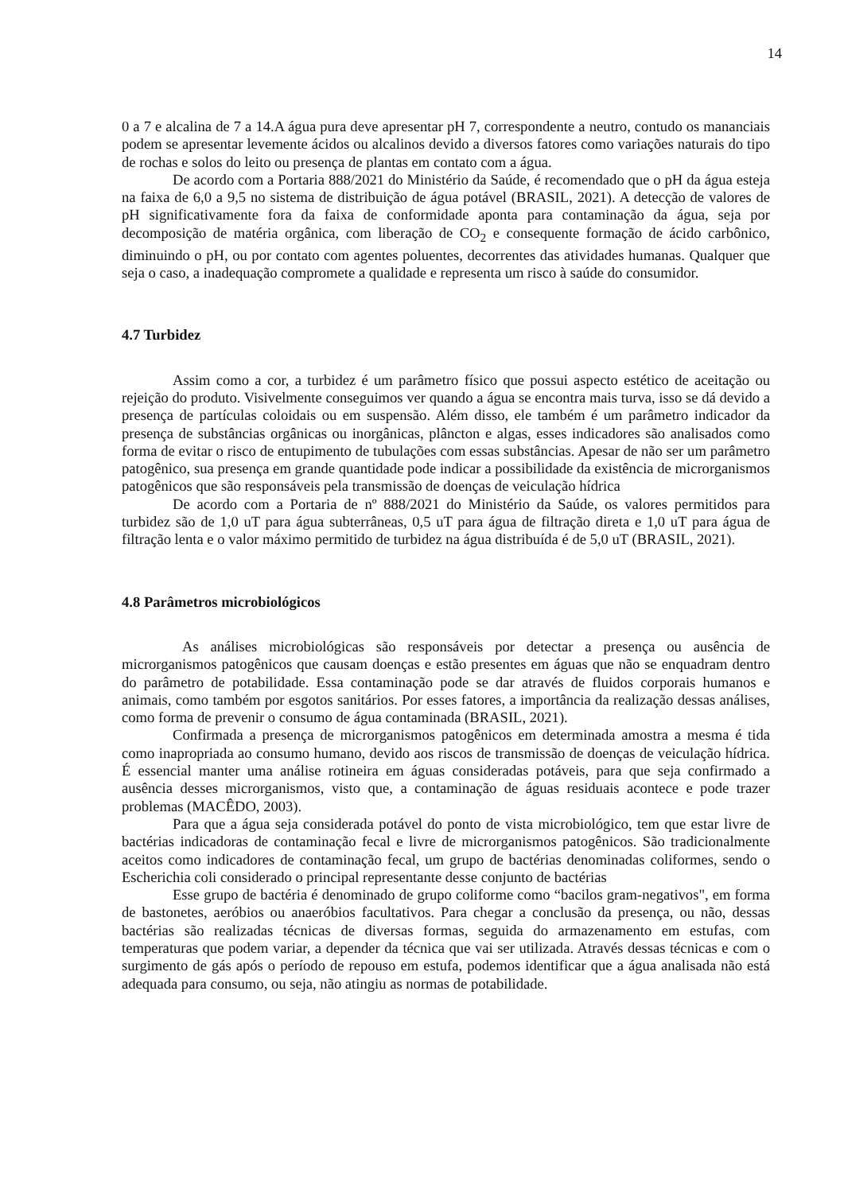14
0 a 7 e alcalina de 7 a 14.A água pura deve apresentar pH 7, correspondente a neutro, contudo os mananciais podem se apresentar levemente ácidos ou alcalinos devido a diversos fatores como variações naturais do tipo de rochas e solos do leito ou presença de plantas em contato com a água.
De acordo com a Portaria 888/2021 do Ministério da Saúde, é recomendado que o pH da água esteja na faixa de 6,0 a 9,5 no sistema de distribuição de água potável (BRASIL, 2021). A detecção de valores de pH significativamente fora da faixa de conformidade aponta para contaminação da água, seja por decomposição de matéria orgânica, com liberação de CO<sub>2</sub> e consequente formação de ácido carbônico, diminuindo o pH, ou por contato com agentes poluentes, decorrentes das atividades humanas. Qualquer que seja o caso, a inadequação compromete a qualidade e representa um risco à saúde do consumidor.
4.7 Turbidez
Assim como a cor, a turbidez é um parâmetro físico que possui aspecto estético de aceitação ou rejeição do produto. Visivelmente conseguimos ver quando a água se encontra mais turva, isso se dá devido a presença de partículas coloidais ou em suspensão. Além disso, ele também é um parâmetro indicador da presença de substâncias orgânicas ou inorgânicas, plâncton e algas, esses indicadores são analisados como forma de evitar o risco de entupimento de tubulações com essas substâncias. Apesar de não ser um parâmetro patogênico, sua presença em grande quantidade pode indicar a possibilidade da existência de microrganismos patogênicos que são responsáveis pela transmissão de doenças de veiculação hídrica
De acordo com a Portaria de nº 888/2021 do Ministério da Saúde, os valores permitidos para turbidez são de 1,0 uT para água subterrâneas, 0,5 uT para água de filtração direta e 1,0 uT para água de filtração lenta e o valor máximo permitido de turbidez na água distribuída é de 5,0 uT (BRASIL, 2021).
4.8 Parâmetros microbiológicos
As análises microbiológicas são responsáveis por detectar a presença ou ausência de microrganismos patogênicos que causam doenças e estão presentes em águas que não se enquadram dentro do parâmetro de potabilidade. Essa contaminação pode se dar através de fluidos corporais humanos e animais, como também por esgotos sanitários. Por esses fatores, a importância da realização dessas análises, como forma de prevenir o consumo de água contaminada (BRASIL, 2021).
Confirmada a presença de microrganismos patogênicos em determinada amostra a mesma é tida como inapropriada ao consumo humano, devido aos riscos de transmissão de doenças de veiculação hídrica. É essencial manter uma análise rotineira em águas consideradas potáveis, para que seja confirmado a ausência desses microrganismos, visto que, a contaminação de águas residuais acontece e pode trazer problemas (MACÊDO, 2003).
Para que a água seja considerada potável do ponto de vista microbiológico, tem que estar livre de bactérias indicadoras de contaminação fecal e livre de microrganismos patogênicos. São tradicionalmente aceitos como indicadores de contaminação fecal, um grupo de bactérias denominadas coliformes, sendo o Escherichia coli considerado o principal representante desse conjunto de bactérias
Esse grupo de bactéria é denominado de grupo coliforme como “bacilos gram-negativos", em forma de bastonetes, aeróbios ou anaeróbios facultativos. Para chegar a conclusão da presença, ou não, dessas bactérias são realizadas técnicas de diversas formas, seguida do armazenamento em estufas, com temperaturas que podem variar, a depender da técnica que vai ser utilizada. Através dessas técnicas e com o surgimento de gás após o período de repouso em estufa, podemos identificar que a água analisada não está adequada para consumo, ou seja, não atingiu as normas de potabilidade.